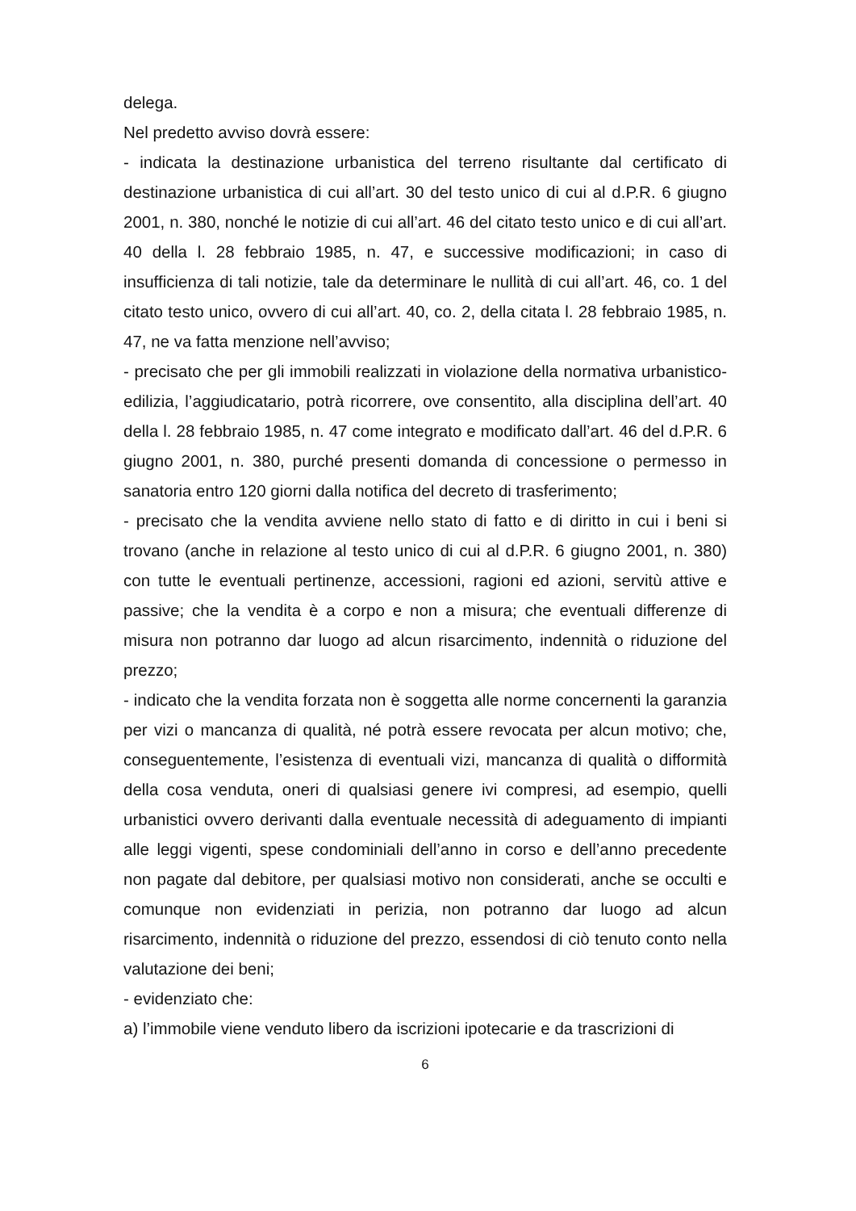delega.
Nel predetto avviso dovrà essere:
- indicata la destinazione urbanistica del terreno risultante dal certificato di destinazione urbanistica di cui all’art. 30 del testo unico di cui al d.P.R. 6 giugno 2001, n. 380, nonché le notizie di cui all’art. 46 del citato testo unico e di cui all’art. 40 della l. 28 febbraio 1985, n. 47, e successive modificazioni; in caso di insufficienza di tali notizie, tale da determinare le nullità di cui all’art. 46, co. 1 del citato testo unico, ovvero di cui all’art. 40, co. 2, della citata l. 28 febbraio 1985, n. 47, ne va fatta menzione nell’avviso;
- precisato che per gli immobili realizzati in violazione della normativa urbanistico-edilizia, l’aggiudicatario, potrà ricorrere, ove consentito, alla disciplina dell’art. 40 della l. 28 febbraio 1985, n. 47 come integrato e modificato dall’art. 46 del d.P.R. 6 giugno 2001, n. 380, purché presenti domanda di concessione o permesso in sanatoria entro 120 giorni dalla notifica del decreto di trasferimento;
- precisato che la vendita avviene nello stato di fatto e di diritto in cui i beni si trovano (anche in relazione al testo unico di cui al d.P.R. 6 giugno 2001, n. 380) con tutte le eventuali pertinenze, accessioni, ragioni ed azioni, servitù attive e passive; che la vendita è a corpo e non a misura; che eventuali differenze di misura non potranno dar luogo ad alcun risarcimento, indennità o riduzione del prezzo;
- indicato che la vendita forzata non è soggetta alle norme concernenti la garanzia per vizi o mancanza di qualità, né potrà essere revocata per alcun motivo; che, conseguentemente, l’esistenza di eventuali vizi, mancanza di qualità o difformità della cosa venduta, oneri di qualsiasi genere ivi compresi, ad esempio, quelli urbanistici ovvero derivanti dalla eventuale necessità di adeguamento di impianti alle leggi vigenti, spese condominiali dell’anno in corso e dell’anno precedente non pagate dal debitore, per qualsiasi motivo non considerati, anche se occulti e comunque non evidenziati in perizia, non potranno dar luogo ad alcun risarcimento, indennità o riduzione del prezzo, essendosi di ciò tenuto conto nella valutazione dei beni;
- evidenziato che:
a) l’immobile viene venduto libero da iscrizioni ipotecarie e da trascrizioni di
6